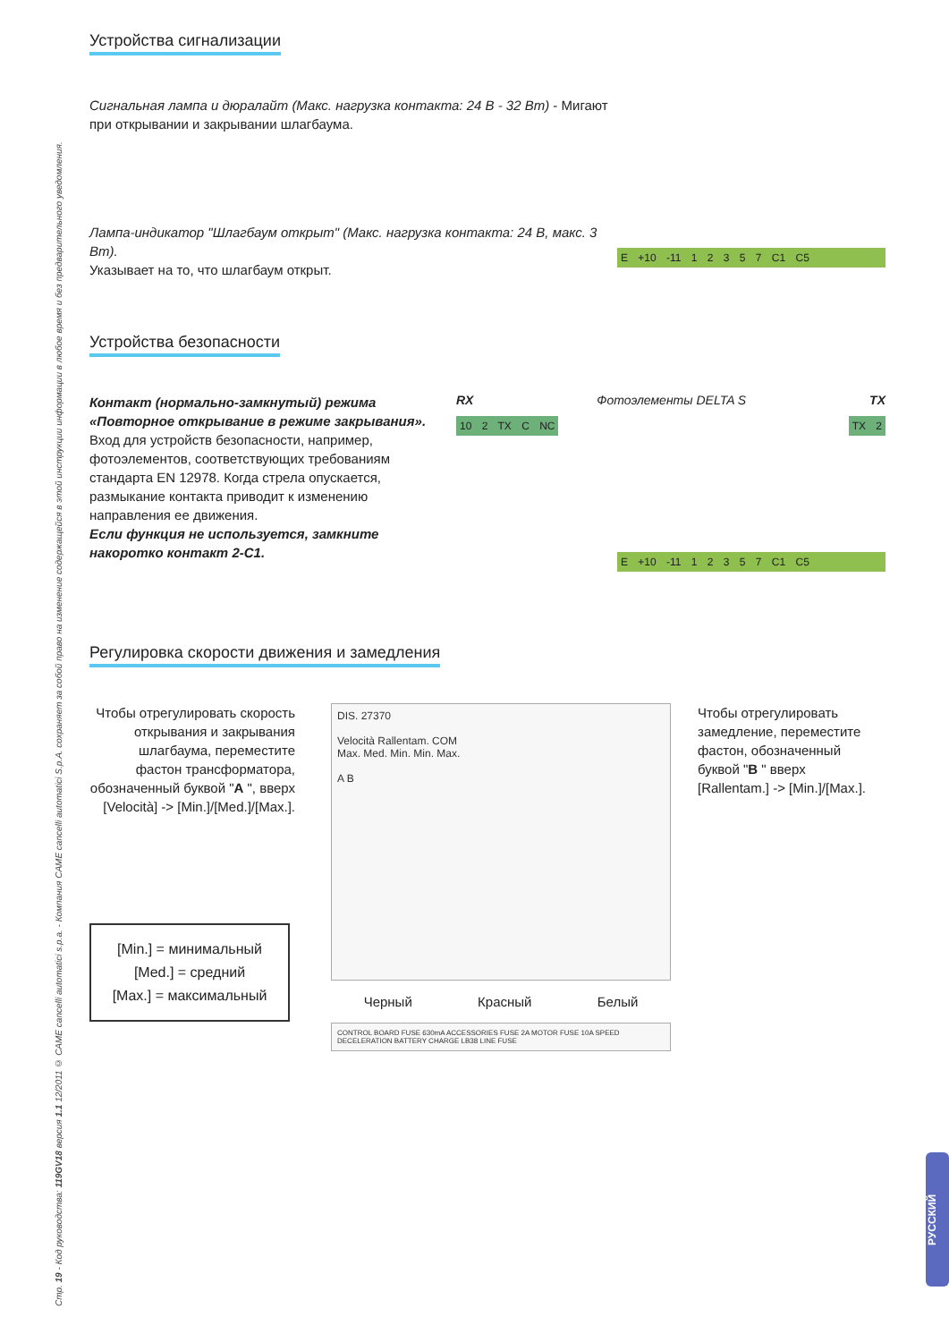Стр. 19 - Код руководства: 119GV18 версия 1.1 12/2011 © CAME cancelli automatici s.p.a. - Компания CAME cancelli automatici S.p.A. сохраняет за собой право на изменение содержащейся в этой инструкции информации в любое время и без предварительного уведомления.
Устройства сигнализации
Сигнальная лампа и дюралайт (Макс. нагрузка контакта: 24 В - 32 Вт) - Мигают при открывании и закрывании шлагбаума.
Лампа-индикатор "Шлагбаум открыт" (Макс. нагрузка контакта: 24 В, макс. 3 Вт).
Указывает на то, что шлагбаум открыт.
E +10 -11 1 2 3 5 7 C1 C5
Устройства безопасности
Контакт (нормально-замкнутый) режима «Повторное открывание в режиме закрывания».
Вход для устройств безопасности, например, фотоэлементов, соответствующих требованиям стандарта EN 12978. Когда стрела опускается, размыкание контакта приводит к изменению направления ее движения.
Если функция не используется, замкните накоротко контакт 2-C1.
RX Фотоэлементы DELTA S TX
10 2 TX C NC TX 2
E +10 -11 1 2 3 5 7 C1 C5
Регулировка скорости движения и замедления
Чтобы отрегулировать скорость открывания и закрывания шлагбаума, переместите фастон трансформатора, обозначенный буквой "A ", вверх [Velocità] -> [Min.]/[Med.]/[Max.].
[Min.] = минимальный
[Med.] = средний
[Max.] = максимальный
DIS. 27370
Velocità Rallentam. COM
Max. Med. Min. Min. Max.
A B
Черный Красный Белый
CONTROL BOARD FUSE 630mA ACCESSORIES FUSE 2A MOTOR FUSE 10A SPEED DECELERATION BATTERY CHARGE LB38 LINE FUSE
Чтобы отрегулировать замедление, переместите фастон, обозначенный буквой "B " вверх [Rallentam.] -> [Min.]/[Max.].
РУССКИЙ